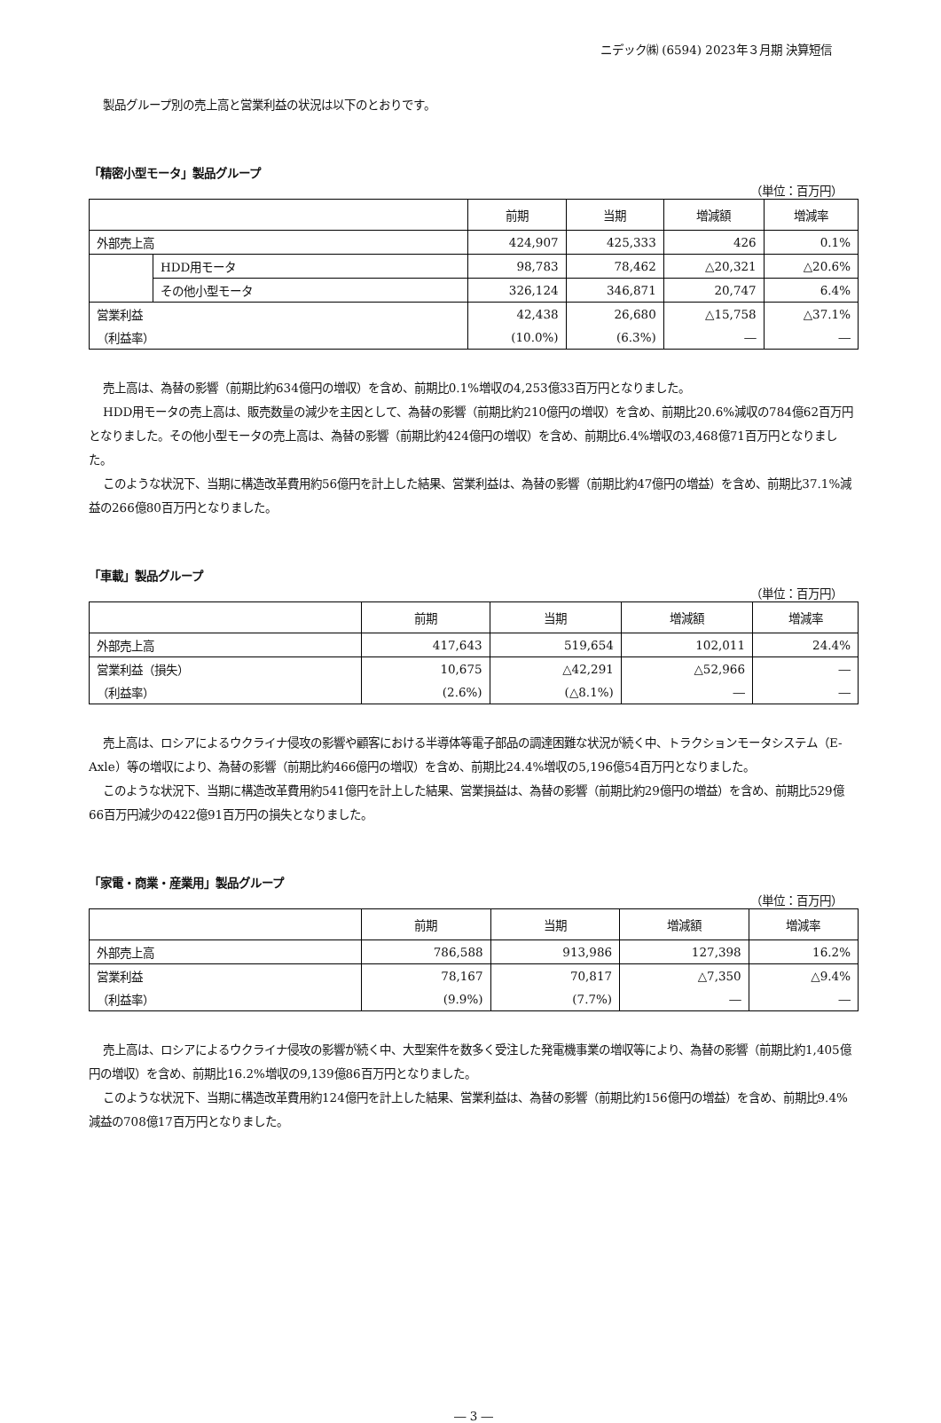ニデック㈱ (6594) 2023年３月期 決算短信
製品グループ別の売上高と営業利益の状況は以下のとおりです。
「精密小型モータ」製品グループ
（単位：百万円）
| | | 前期 | 当期 | 増減額 | 増減率 |
| --- | --- | --- | --- | --- | --- |
| 外部売上高 | | 424,907 | 425,333 | 426 | 0.1% |
| | HDD用モータ | 98,783 | 78,462 | △20,321 | △20.6% |
| | その他小型モータ | 326,124 | 346,871 | 20,747 | 6.4% |
| 営業利益 | | 42,438 | 26,680 | △15,758 | △37.1% |
| （利益率） | | (10.0%) | (6.3%) | ― | ― |
売上高は、為替の影響（前期比約634億円の増収）を含め、前期比0.1%増収の4,253億33百万円となりました。
HDD用モータの売上高は、販売数量の減少を主因として、為替の影響（前期比約210億円の増収）を含め、前期比20.6%減収の784億62百万円となりました。その他小型モータの売上高は、為替の影響（前期比約424億円の増収）を含め、前期比6.4%増収の3,468億71百万円となりました。
このような状況下、当期に構造改革費用約56億円を計上した結果、営業利益は、為替の影響（前期比約47億円の増益）を含め、前期比37.1%減益の266億80百万円となりました。
「車載」製品グループ
（単位：百万円）
| | 前期 | 当期 | 増減額 | 増減率 |
| --- | --- | --- | --- | --- |
| 外部売上高 | 417,643 | 519,654 | 102,011 | 24.4% |
| 営業利益（損失） | 10,675 | △42,291 | △52,966 | ― |
| （利益率） | (2.6%) | (△8.1%) | ― | ― |
売上高は、ロシアによるウクライナ侵攻の影響や顧客における半導体等電子部品の調達困難な状況が続く中、トラクションモータシステム（E-Axle）等の増収により、為替の影響（前期比約466億円の増収）を含め、前期比24.4%増収の5,196億54百万円となりました。
このような状況下、当期に構造改革費用約541億円を計上した結果、営業損益は、為替の影響（前期比約29億円の増益）を含め、前期比529億66百万円減少の422億91百万円の損失となりました。
「家電・商業・産業用」製品グループ
（単位：百万円）
| | 前期 | 当期 | 増減額 | 増減率 |
| --- | --- | --- | --- | --- |
| 外部売上高 | 786,588 | 913,986 | 127,398 | 16.2% |
| 営業利益 | 78,167 | 70,817 | △7,350 | △9.4% |
| （利益率） | (9.9%) | (7.7%) | ― | ― |
売上高は、ロシアによるウクライナ侵攻の影響が続く中、大型案件を数多く受注した発電機事業の増収等により、為替の影響（前期比約1,405億円の増収）を含め、前期比16.2%増収の9,139億86百万円となりました。
このような状況下、当期に構造改革費用約124億円を計上した結果、営業利益は、為替の影響（前期比約156億円の増益）を含め、前期比9.4%減益の708億17百万円となりました。
― 3 ―